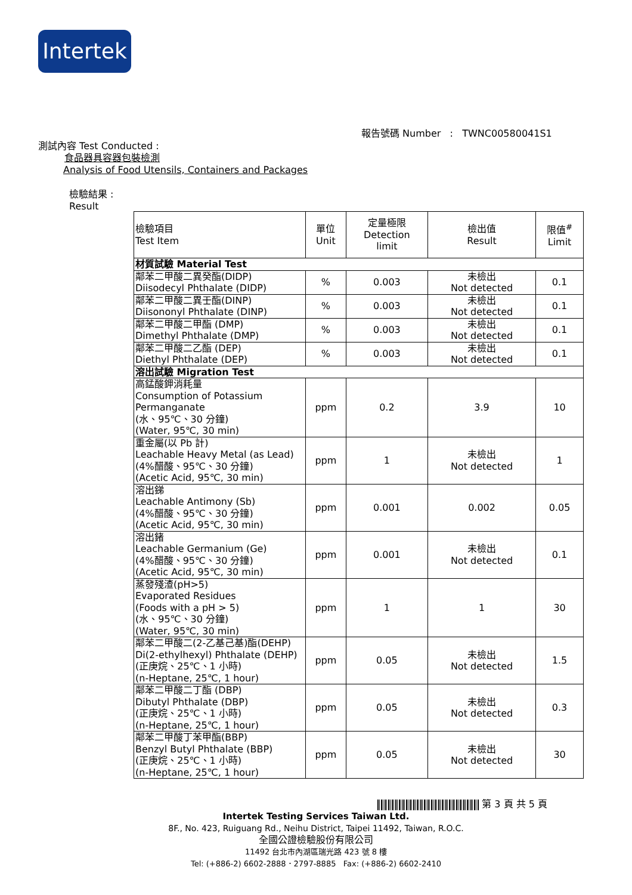Intertek
報告號碼 Number : TWNC00580041S1
測試內容 Test Conducted :
食品器具容器包裝檢測
Analysis of Food Utensils, Containers and Packages
檢驗結果 :
Result
| 檢驗項目 Test Item | 單位 Unit | 定量極限 Detection limit | 檢出值 Result | 限值<sup>#</sup> Limit |
| --- | --- | --- | --- | --- |
| 材質試驗 Material Test | | | | |
| 鄰苯二甲酸二異癸酯(DIDP) Diisodecyl Phthalate (DIDP) | % | 0.003 | 未檢出 Not detected | 0.1 |
| 鄰苯二甲酸二異壬酯(DINP) Diisononyl Phthalate (DINP) | % | 0.003 | 未檢出 Not detected | 0.1 |
| 鄰苯二甲酸二甲酯 (DMP) Dimethyl Phthalate (DMP) | % | 0.003 | 未檢出 Not detected | 0.1 |
| 鄰苯二甲酸二乙酯 (DEP) Diethyl Phthalate (DEP) | % | 0.003 | 未檢出 Not detected | 0.1 |
| 溶出試驗 Migration Test | | | | |
| 高錳酸鉀消耗量 Consumption of Potassium Permanganate (水、95℃、30 分鐘) (Water, 95℃, 30 min) | ppm | 0.2 | 3.9 | 10 |
| 重金屬(以 Pb 計) Leachable Heavy Metal (as Lead) (4%醋酸、95℃、30 分鐘) (Acetic Acid, 95℃, 30 min) | ppm | 1 | 未檢出 Not detected | 1 |
| 溶出銻 Leachable Antimony (Sb) (4%醋酸、95℃、30 分鐘) (Acetic Acid, 95℃, 30 min) | ppm | 0.001 | 0.002 | 0.05 |
| 溶出鍺 Leachable Germanium (Ge) (4%醋酸、95℃、30 分鐘) (Acetic Acid, 95℃, 30 min) | ppm | 0.001 | 未檢出 Not detected | 0.1 |
| 蒸發殘渣(pH>5) Evaporated Residues (Foods with a pH > 5) (水、95℃、30 分鐘) (Water, 95℃, 30 min) | ppm | 1 | 1 | 30 |
| 鄰苯二甲酸二(2-乙基己基)酯(DEHP) Di(2-ethylhexyl) Phthalate (DEHP) (正庚烷、25℃、1 小時) (n-Heptane, 25℃, 1 hour) | ppm | 0.05 | 未檢出 Not detected | 1.5 |
| 鄰苯二甲酸二丁酯 (DBP) Dibutyl Phthalate (DBP) (正庚烷、25℃、1 小時) (n-Heptane, 25℃, 1 hour) | ppm | 0.05 | 未檢出 Not detected | 0.3 |
| 鄰苯二甲酸丁苯甲酯(BBP) Benzyl Butyl Phthalate (BBP) (正庚烷、25℃、1 小時) (n-Heptane, 25℃, 1 hour) | ppm | 0.05 | 未檢出 Not detected | 30 |
第 3 頁 共 5 頁
Intertek Testing Services Taiwan Ltd.
8F., No. 423, Ruiguang Rd., Neihu District, Taipei 11492, Taiwan, R.O.C.
全國公證檢驗股份有限公司
11492 台北市內湖區瑞光路 423 號 8 樓
Tel: (+886-2) 6602-2888．2797-8885 Fax: (+886-2) 6602-2410